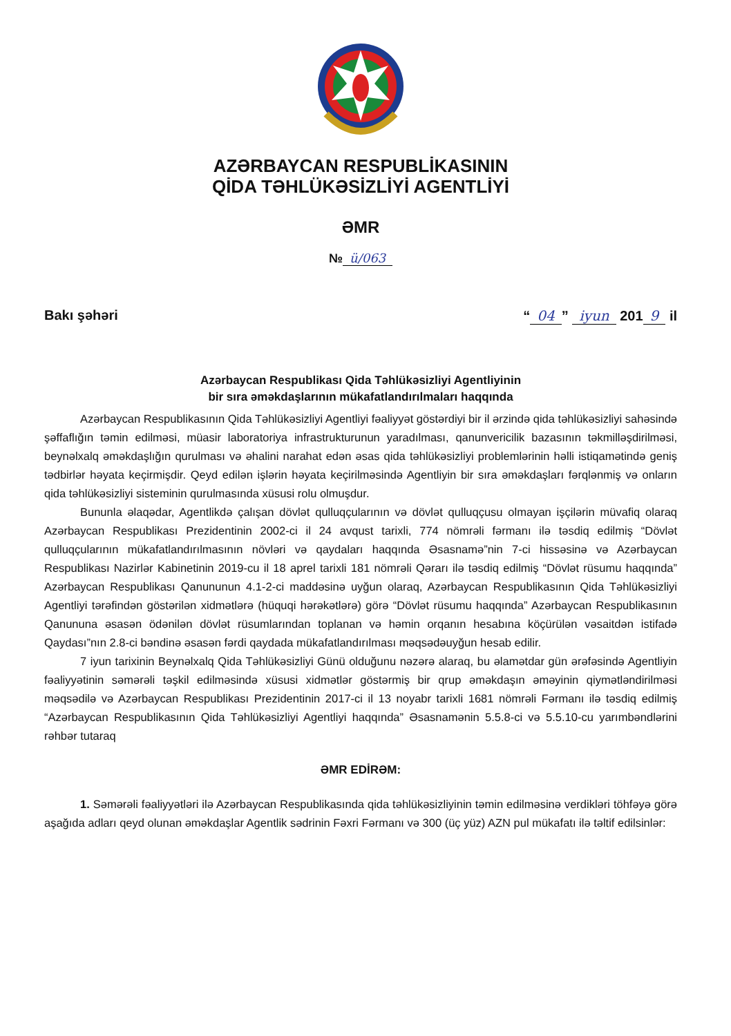AZƏRBAYCAN RESPUBLİKASININ
QİDA TƏHLÜKƏSİZLİYİ AGENTLİYİ
ƏMR
№ ü/063
Bakı şəhəri “04” iyun 201 9 il
Azərbaycan Respublikası Qida Təhlükəsizliyi Agentliyinin
bir sıra əməkdaşlarının mükafatlandırılmaları haqqında
Azərbaycan Respublikasının Qida Təhlükəsizliyi Agentliyi fəaliyyət göstərdiyi bir il ərzində qida təhlükəsizliyi sahəsində şəffaflığın təmin edilməsi, müasir laboratoriya infrastrukturunun yaradılması, qanunvericilik bazasının təkmilləşdirilməsi, beynəlxalq əməkdaşlığın qurulması və əhalini narahat edən əsas qida təhlükəsizliyi problemlərinin həlli istiqamətində geniş tədbirlər həyata keçirmişdir. Qeyd edilən işlərin həyata keçirilməsində Agentliyin bir sıra əməkdaşları fərqlənmiş və onların qida təhlükəsizliyi sisteminin qurulmasında xüsusi rolu olmuşdur.
Bununla əlaqədar, Agentlikdə çalışan dövlət qulluqçularının və dövlət qulluqçusu olmayan işçilərin müvafiq olaraq Azərbaycan Respublikası Prezidentinin 2002-ci il 24 avqust tarixli, 774 nömrəli fərmanı ilə təsdiq edilmiş “Dövlət qulluqçularının mükafatlandırılmasının növləri və qaydaları haqqında Əsasnamə”nin 7-ci hissəsinə və Azərbaycan Respublikası Nazirlər Kabinetinin 2019-cu il 18 aprel tarixli 181 nömrəli Qərarı ilə təsdiq edilmiş “Dövlət rüsumu haqqında” Azərbaycan Respublikası Qanununun 4.1-2-ci maddəsinə uyğun olaraq, Azərbaycan Respublikasının Qida Təhlükəsizliyi Agentliyi tərəfindən göstərilən xidmətlərə (hüquqi hərəkətlərə) görə “Dövlət rüsumu haqqında” Azərbaycan Respublikasının Qanununa əsasən ödənilən dövlət rüsumlarından toplanan və həmin orqanın hesabına köçürülən vəsaitdən istifadə Qaydası”nın 2.8-ci bəndinə əsasən fərdi qaydada mükafatlandırılması məqsədəuyğun hesab edilir.
7 iyun tarixinin Beynəlxalq Qida Təhlükəsizliyi Günü olduğunu nəzərə alaraq, bu əlamətdar gün ərəfəsində Agentliyin fəaliyyətinin səmərəli təşkil edilməsində xüsusi xidmətlər göstərmiş bir qrup əməkdaşın əməyinin qiymətləndirilməsi məqsədilə və Azərbaycan Respublikası Prezidentinin 2017-ci il 13 noyabr tarixli 1681 nömrəli Fərmanı ilə təsdiq edilmiş “Azərbaycan Respublikasının Qida Təhlükəsizliyi Agentliyi haqqında” Əsasnamənin 5.5.8-ci və 5.5.10-cu yarımbəndlərini rəhbər tutaraq
ƏMR EDİRƏM:
1. Səmərəli fəaliyyətləri ilə Azərbaycan Respublikasında qida təhlükəsizliyinin təmin edilməsinə verdikləri töhfəyə görə aşağıda adları qeyd olunan əməkdaşlar Agentlik sədrinin Fəxri Fərmanı və 300 (üç yüz) AZN pul mükafatı ilə təltif edilsinlər: